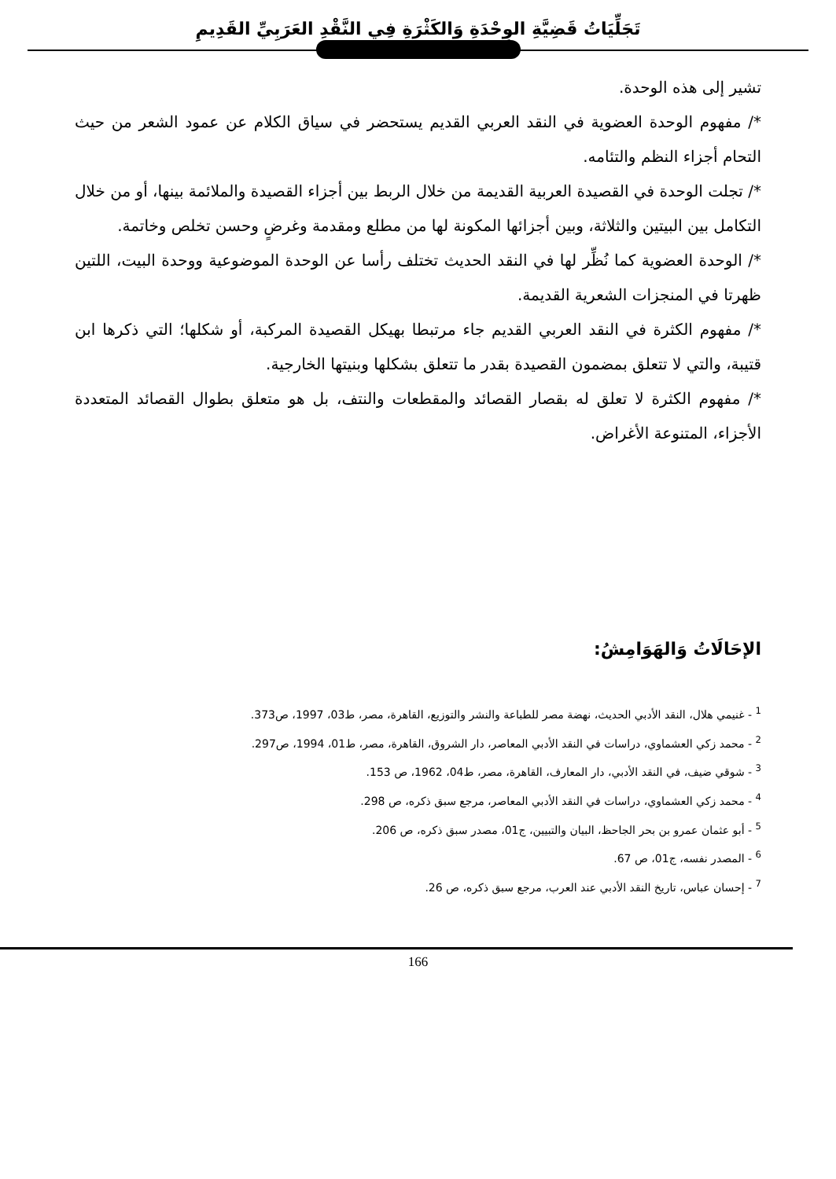تَجَلِّيَاتُ قَضِيَّةِ الوِحْدَةِ وَالكَثْرَةِ فِي النَّقْدِ العَرَبِيِّ القَدِيمِ
تشير إلى هذه الوحدة.
*/ مفهوم الوحدة العضوية في النقد العربي القديم يستحضر في سياق الكلام عن عمود الشعر من حيث التحام أجزاء النظم والتئامه.
*/ تجلت الوحدة في القصيدة العربية القديمة من خلال الربط بين أجزاء القصيدة والملائمة بينها، أو من خلال التكامل بين البيتين والثلاثة، وبين أجزائها المكونة لها من مطلع ومقدمة وغرضٍ وحسن تخلص وخاتمة.
*/ الوحدة العضوية كما نُظِّر لها في النقد الحديث تختلف رأسا عن الوحدة الموضوعية ووحدة البيت، اللتين ظهرتا في المنجزات الشعرية القديمة.
*/ مفهوم الكثرة في النقد العربي القديم جاء مرتبطا بهيكل القصيدة المركبة، أو شكلها؛ التي ذكرها ابن قتيبة، والتي لا تتعلق بمضمون القصيدة بقدر ما تتعلق بشكلها وبنيتها الخارجية.
*/ مفهوم الكثرة لا تعلق له بقصار القصائد والمقطعات والنتف، بل هو متعلق بطوال القصائد المتعددة الأجزاء، المتنوعة الأغراض.
الإحَالَاتُ وَالهَوَامِشُ:
<sup>1</sup> - غنيمي هلال، النقد الأدبي الحديث، نهضة مصر للطباعة والنشر والتوزيع، القاهرة، مصر، ط03، 1997، ص373.
<sup>2</sup> - محمد زكي العشماوي، دراسات في النقد الأدبي المعاصر، دار الشروق، القاهرة، مصر، ط01، 1994، ص297.
<sup>3</sup> - شوقي ضيف، في النقد الأدبي، دار المعارف، القاهرة، مصر، ط04، 1962، ص 153.
<sup>4</sup> - محمد زكي العشماوي، دراسات في النقد الأدبي المعاصر، مرجع سبق ذكره، ص 298.
<sup>5</sup> - أبو عثمان عمرو بن بحر الجاحظ، البيان والتبيين، ج01، مصدر سبق ذكره، ص 206.
<sup>6</sup> - المصدر نفسه، ج01، ص 67.
<sup>7</sup> - إحسان عباس، تاريخ النقد الأدبي عند العرب، مرجع سبق ذكره، ص 26.
166